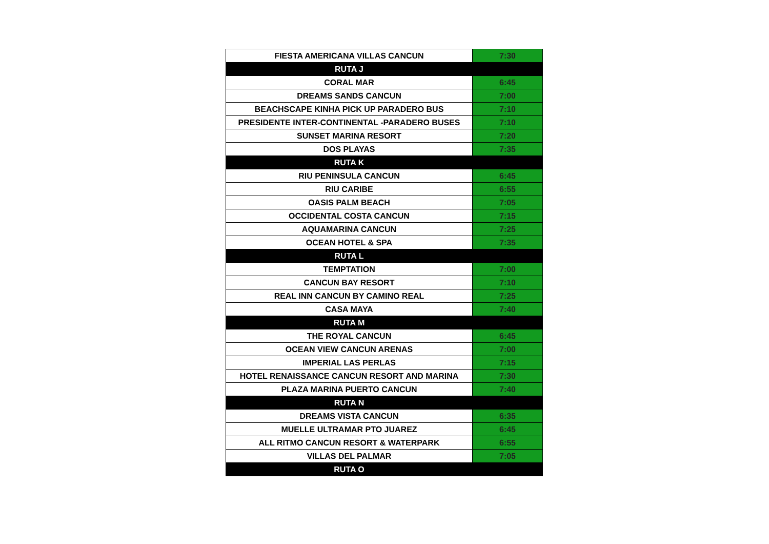| FIESTA AMERICANA VILLAS CANCUN | 7:30 |
| RUTA J | |
| CORAL MAR | 6:45 |
| DREAMS SANDS CANCUN | 7:00 |
| BEACHSCAPE KINHA PICK UP PARADERO BUS | 7:10 |
| PRESIDENTE INTER-CONTINENTAL -PARADERO BUSES | 7:10 |
| SUNSET MARINA RESORT | 7:20 |
| DOS PLAYAS | 7:35 |
| RUTA K | |
| RIU PENINSULA CANCUN | 6:45 |
| RIU CARIBE | 6:55 |
| OASIS PALM BEACH | 7:05 |
| OCCIDENTAL COSTA CANCUN | 7:15 |
| AQUAMARINA CANCUN | 7:25 |
| OCEAN HOTEL & SPA | 7:35 |
| RUTA L | |
| TEMPTATION | 7:00 |
| CANCUN BAY RESORT | 7:10 |
| REAL INN CANCUN BY CAMINO REAL | 7:25 |
| CASA MAYA | 7:40 |
| RUTA M | |
| THE ROYAL CANCUN | 6:45 |
| OCEAN VIEW CANCUN ARENAS | 7:00 |
| IMPERIAL LAS PERLAS | 7:15 |
| HOTEL RENAISSANCE CANCUN RESORT AND MARINA | 7:30 |
| PLAZA MARINA PUERTO CANCUN | 7:40 |
| RUTA N | |
| DREAMS VISTA CANCUN | 6:35 |
| MUELLE ULTRAMAR PTO JUAREZ | 6:45 |
| ALL RITMO CANCUN RESORT & WATERPARK | 6:55 |
| VILLAS DEL PALMAR | 7:05 |
| RUTA O | |